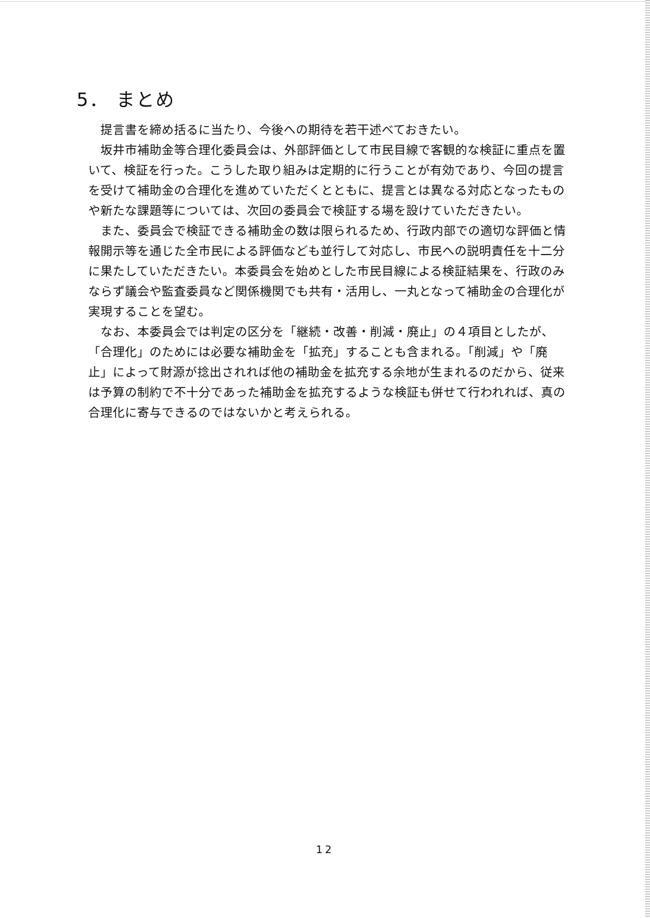5． まとめ
提言書を締め括るに当たり、今後への期待を若干述べておきたい。
坂井市補助金等合理化委員会は、外部評価として市民目線で客観的な検証に重点を置いて、検証を行った。こうした取り組みは定期的に行うことが有効であり、今回の提言を受けて補助金の合理化を進めていただくとともに、提言とは異なる対応となったものや新たな課題等については、次回の委員会で検証する場を設けていただきたい。
また、委員会で検証できる補助金の数は限られるため、行政内部での適切な評価と情報開示等を通じた全市民による評価なども並行して対応し、市民への説明責任を十二分に果たしていただきたい。本委員会を始めとした市民目線による検証結果を、行政のみならず議会や監査委員など関係機関でも共有・活用し、一丸となって補助金の合理化が実現することを望む。
なお、本委員会では判定の区分を「継続・改善・削減・廃止」の４項目としたが、「合理化」のためには必要な補助金を「拡充」することも含まれる。「削減」や「廃止」によって財源が捻出されれば他の補助金を拡充する余地が生まれるのだから、従来は予算の制約で不十分であった補助金を拡充するような検証も併せて行われれば、真の合理化に寄与できるのではないかと考えられる。
12